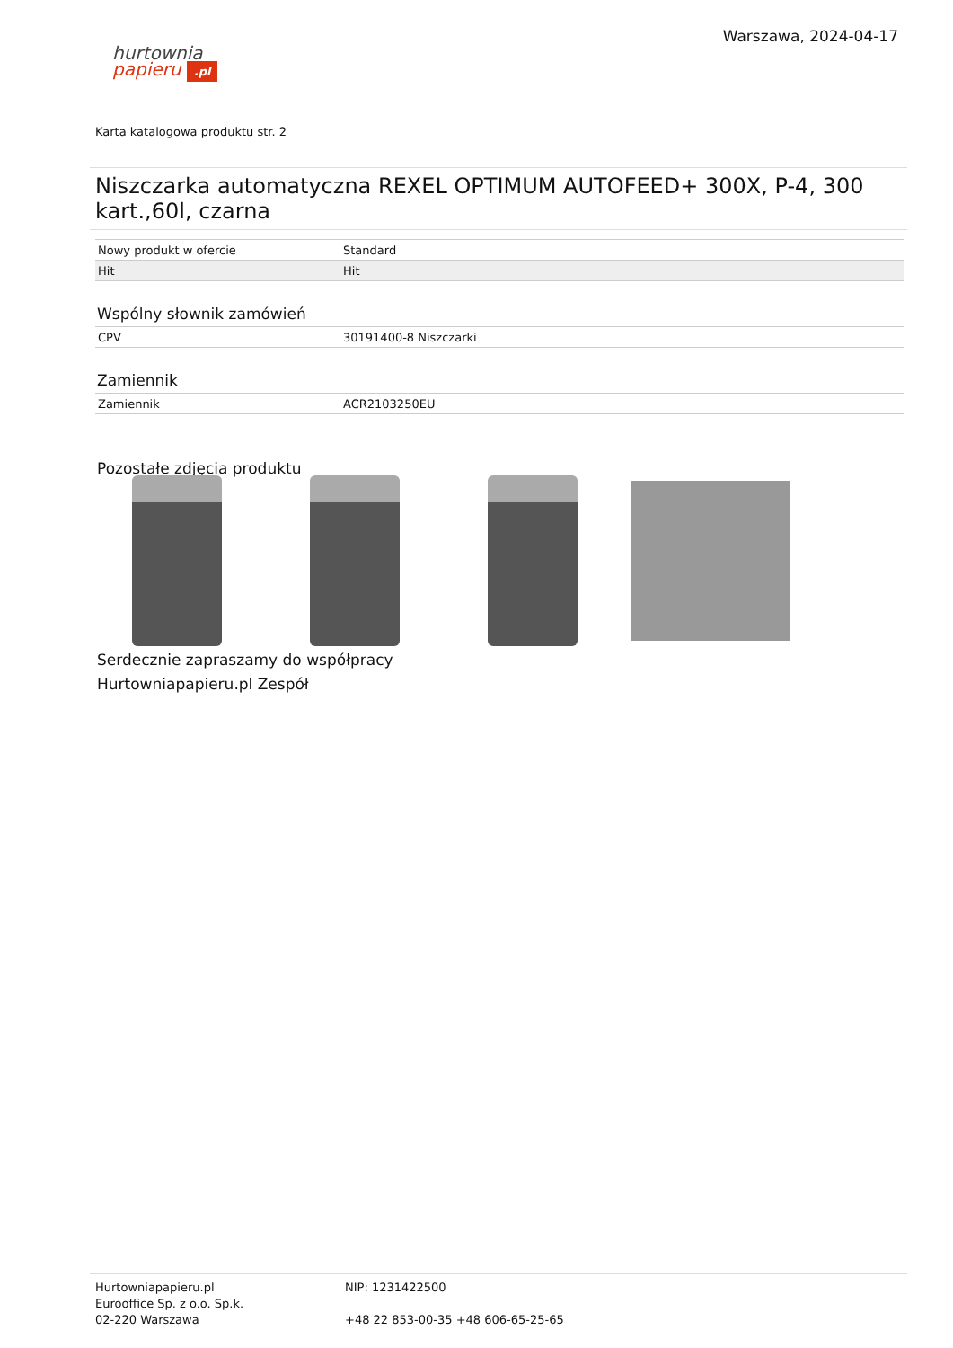hurtownia
papieru .pl
Warszawa, 2024-04-17
Karta katalogowa produktu str. 2
Niszczarka automatyczna REXEL OPTIMUM AUTOFEED+ 300X, P-4, 300 kart.,60l, czarna
| Nowy produkt w ofercie | Standard |
| Hit | Hit |
Wspólny słownik zamówień
| CPV | 30191400-8 Niszczarki |
Zamiennik
| Zamiennik | ACR2103250EU |
Pozostałe zdjęcia produktu
Serdecznie zapraszamy do współpracy
Hurtowniapapieru.pl Zespół
Hurtowniapapieru.pl
Eurooffice Sp. z o.o. Sp.k.
02-220 Warszawa
NIP: 1231422500
+48 22 853-00-35 +48 606-65-25-65